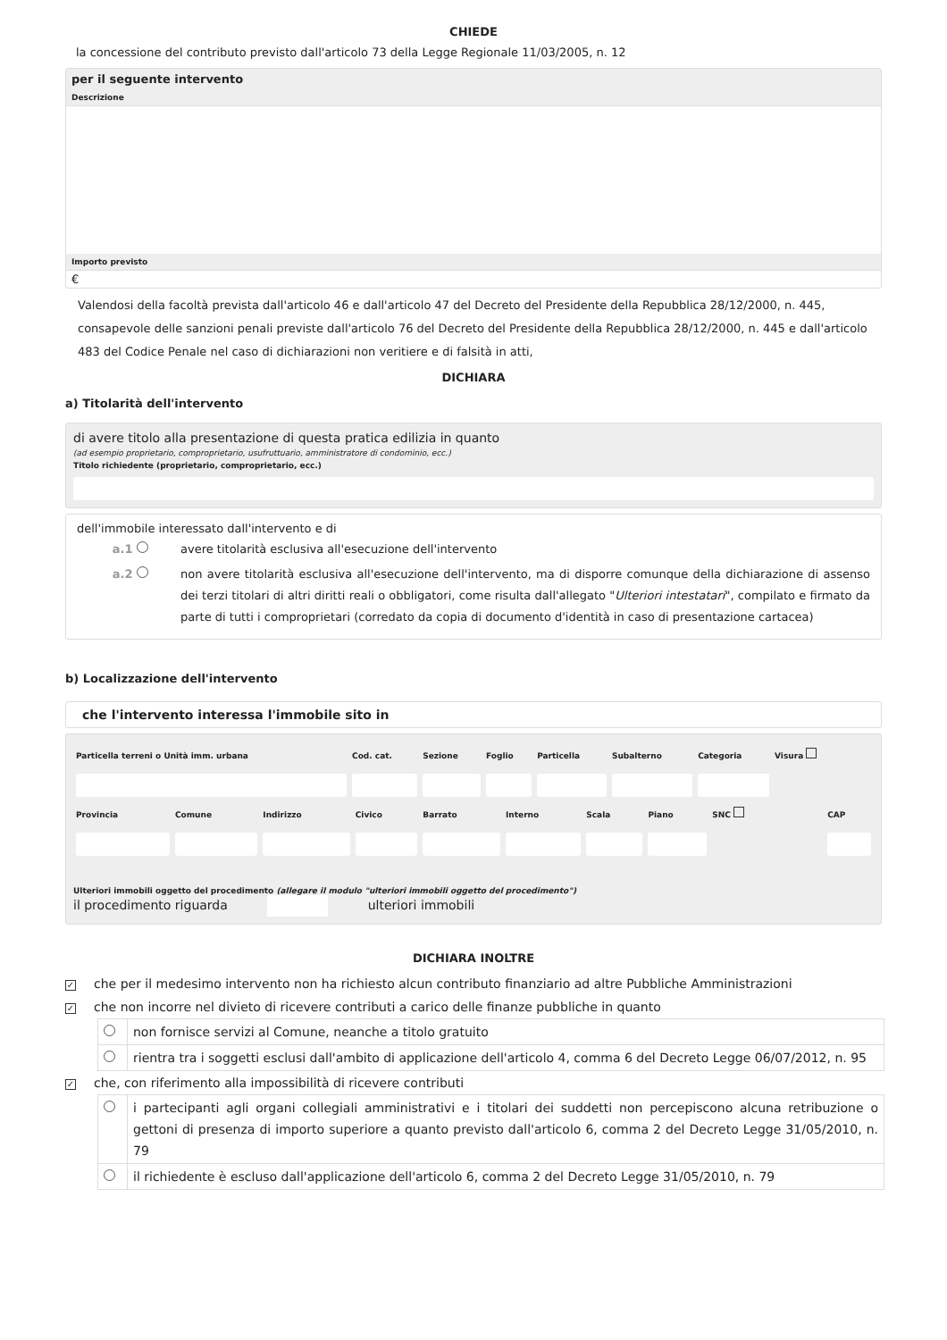CHIEDE
la concessione del contributo previsto dall'articolo 73 della Legge Regionale 11/03/2005, n. 12
per il seguente intervento
Descrizione
Importo previsto
€
Valendosi della facoltà prevista dall'articolo 46 e dall'articolo 47 del Decreto del Presidente della Repubblica 28/12/2000, n. 445, consapevole delle sanzioni penali previste dall'articolo 76 del Decreto del Presidente della Repubblica 28/12/2000, n. 445 e dall'articolo 483 del Codice Penale nel caso di dichiarazioni non veritiere e di falsità in atti,
DICHIARA
a) Titolarità dell'intervento
di avere titolo alla presentazione di questa pratica edilizia in quanto
(ad esempio proprietario, comproprietario, usufruttuario, amministratore di condominio, ecc.)
Titolo richiedente (proprietario, comproprietario, ecc.)
dell'immobile interessato dall'intervento e di
a.1 avere titolarità esclusiva all'esecuzione dell'intervento
a.2 non avere titolarità esclusiva all'esecuzione dell'intervento, ma di disporre comunque della dichiarazione di assenso dei terzi titolari di altri diritti reali o obbligatori, come risulta dall'allegato "Ulteriori intestatari", compilato e firmato da parte di tutti i comproprietari (corredato da copia di documento d'identità in caso di presentazione cartacea)
b) Localizzazione dell'intervento
che l'intervento interessa l'immobile sito in
| Particella terreni o Unità imm. urbana | Cod. cat. | Sezione | Foglio | Particella | Subalterno | Categoria | Visura |
| Provincia | Comune | Indirizzo | Civico | Barrato | Interno | Scala | Piano | SNC | CAP |
Ulteriori immobili oggetto del procedimento (allegare il modulo "ulteriori immobili oggetto del procedimento")
il procedimento riguarda ulteriori immobili
DICHIARA INOLTRE
✓ che per il medesimo intervento non ha richiesto alcun contributo finanziario ad altre Pubbliche Amministrazioni
✓ che non incorre nel divieto di ricevere contributi a carico delle finanze pubbliche in quanto
| | non fornisce servizi al Comune, neanche a titolo gratuito |
| | rientra tra i soggetti esclusi dall'ambito di applicazione dell'articolo 4, comma 6 del Decreto Legge 06/07/2012, n. 95 |
✓ che, con riferimento alla impossibilità di ricevere contributi
| | i partecipanti agli organi collegiali amministrativi e i titolari dei suddetti non percepiscono alcuna retribuzione o gettoni di presenza di importo superiore a quanto previsto dall'articolo 6, comma 2 del Decreto Legge 31/05/2010, n. 79 |
| | il richiedente è escluso dall'applicazione dell'articolo 6, comma 2 del Decreto Legge 31/05/2010, n. 79 |